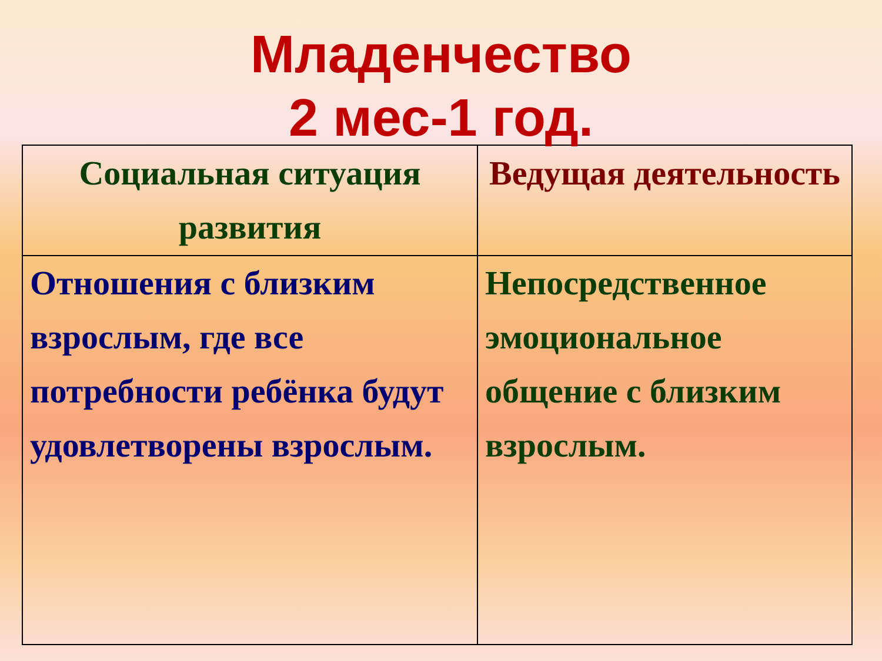Младенчество
2 мес-1 год.
| Социальная ситуация развития | Ведущая деятельность |
| --- | --- |
| Отношения с близким взрослым, где все потребности ребёнка будут удовлетворены взрослым. | Непосредственное эмоциональное общение с близким взрослым. |